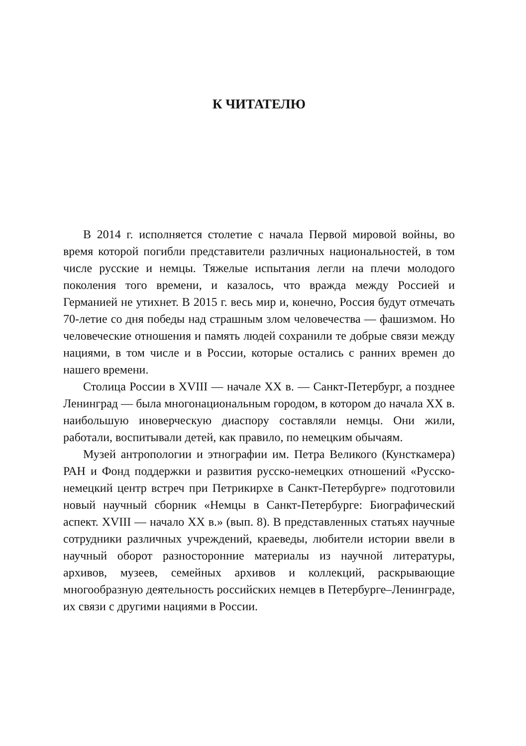К ЧИТАТЕЛЮ
В 2014 г. исполняется столетие с начала Первой мировой войны, во время которой погибли представители различных национальностей, в том числе русские и немцы. Тяжелые испытания легли на плечи молодого поколения того времени, и казалось, что вражда между Россией и Германией не утихнет. В 2015 г. весь мир и, конечно, Россия будут отмечать 70-летие со дня победы над страшным злом человечества — фашизмом. Но человеческие отношения и память людей сохранили те добрые связи между нациями, в том числе и в России, которые остались с ранних времен до нашего времени.
Столица России в XVIII — начале XX в. — Санкт-Петербург, а позднее Ленинград — была многонациональным городом, в котором до начала XX в. наибольшую иноверческую диаспору составляли немцы. Они жили, работали, воспитывали детей, как правило, по немецким обычаям.
Музей антропологии и этнографии им. Петра Великого (Кунсткамера) РАН и Фонд поддержки и развития русско-немецких отношений «Русско-немецкий центр встреч при Петрикирхе в Санкт-Петербурге» подготовили новый научный сборник «Немцы в Санкт-Петербурге: Биографический аспект. XVIII — начало XX в.» (вып. 8). В представленных статьях научные сотрудники различных учреждений, краеведы, любители истории ввели в научный оборот разносторонние материалы из научной литературы, архивов, музеев, семейных архивов и коллекций, раскрывающие многообразную деятельность российских немцев в Петербурге–Ленинграде, их связи с другими нациями в России.